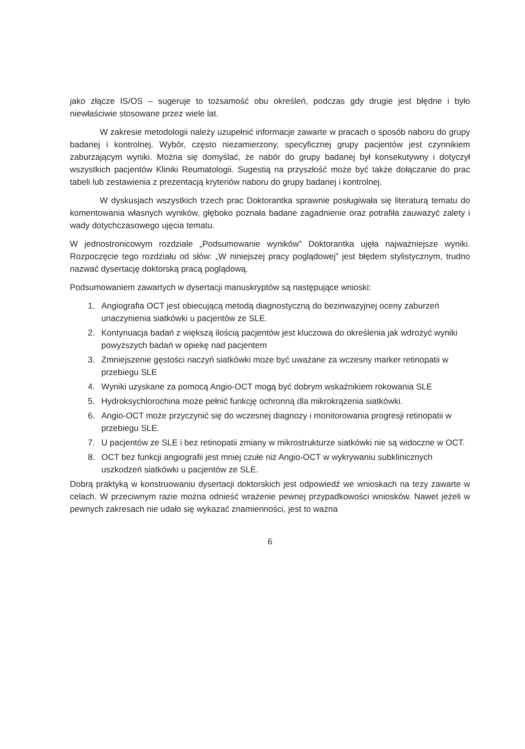jako złącze IS/OS – sugeruje to tożsamość obu określeń, podczas gdy drugie jest błędne i było niewłaściwie stosowane przez wiele lat.
W zakresie metodologii należy uzupełnić informacje zawarte w pracach o sposób naboru do grupy badanej i kontrolnej. Wybór, często niezamierzony, specyficznej grupy pacjentów jest czynnikiem zaburzającym wyniki. Można się domyślać, że nabór do grupy badanej był konsekutywny i dotyczył wszystkich pacjentów Kliniki Reumatologii. Sugestią na przyszłość może być także dołączanie do prac tabeli lub zestawienia z prezentacją kryteriów naboru do grupy badanej i kontrolnej.
W dyskusjach wszystkich trzech prac Doktorantka sprawnie posługiwała się literaturą tematu do komentowania własnych wyników, głęboko poznała badane zagadnienie oraz potrafiła zauważyć zalety i wady dotychczasowego ujęcia tematu.
W jednostronicowym rozdziale „Podsumowanie wyników” Doktorantka ujęła najważniejsze wyniki. Rozpoczęcie tego rozdziału od słów: „W niniejszej pracy poglądowej” jest błędem stylistycznym, trudno nazwać dysertację doktorską pracą poglądową.
Podsumowaniem zawartych w dysertacji manuskryptów są następujące wnioski:
1. Angiografia OCT jest obiecującą metodą diagnostyczną do bezinwazyjnej oceny zaburzeń unaczynienia siatkówki u pacjentów ze SLE.
2. Kontynuacja badań z większą ilością pacjentów jest kluczowa do określenia jak wdrożyć wyniki powyższych badań w opiekę nad pacjentem
3. Zmniejszenie gęstości naczyń siatkówki może być uważane za wczesny marker retinopatii w przebiegu SLE
4. Wyniki uzyskane za pomocą Angio-OCT mogą być dobrym wskaźnikiem rokowania SLE
5. Hydroksychlorochina może pełnić funkcję ochronną dla mikrokrążenia siatkówki.
6. Angio-OCT może przyczynić się do wczesnej diagnozy i monitorowania progresji retinopatii w przebiegu SLE.
7. U pacjentów ze SLE i bez retinopatii zmiany w mikrostrukturze siatkówki nie są widoczne w OCT.
8. OCT bez funkcji angiografii jest mniej czułe niż Angio-OCT w wykrywaniu subklinicznych uszkodzeń siatkówki u pacjentów ze SLE.
Dobrą praktyką w konstruowaniu dysertacji doktorskich jest odpowiedź we wnioskach na tezy zawarte w celach. W przeciwnym razie można odnieść wrażenie pewnej przypadkowości wniosków. Nawet jeżeli w pewnych zakresach nie udało się wykazać znamienności, jest to ważna
6